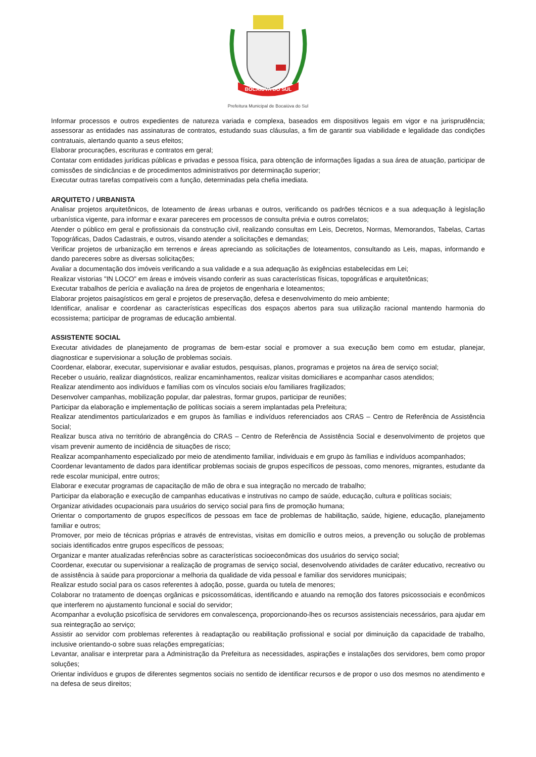BOCAIÚVA DO SUL
Prefeitura Municipal de Bocaiúva do Sul
Informar processos e outros expedientes de natureza variada e complexa, baseados em dispositivos legais em vigor e na jurisprudência; assessorar as entidades nas assinaturas de contratos, estudando suas cláusulas, a fim de garantir sua viabilidade e legalidade das condições contratuais, alertando quanto a seus efeitos;
Elaborar procurações, escrituras e contratos em geral;
Contatar com entidades jurídicas públicas e privadas e pessoa física, para obtenção de informações ligadas a sua área de atuação, participar de comissões de sindicâncias e de procedimentos administrativos por determinação superior;
Executar outras tarefas compatíveis com a função, determinadas pela chefia imediata.
ARQUITETO / URBANISTA
Analisar projetos arquitetônicos, de loteamento de áreas urbanas e outros, verificando os padrões técnicos e a sua adequação à legislação urbanística vigente, para informar e exarar pareceres em processos de consulta prévia e outros correlatos;
Atender o público em geral e profissionais da construção civil, realizando consultas em Leis, Decretos, Normas, Memorandos, Tabelas, Cartas Topográficas, Dados Cadastrais, e outros, visando atender a solicitações e demandas;
Verificar projetos de urbanização em terrenos e áreas apreciando as solicitações de loteamentos, consultando as Leis, mapas, informando e dando pareceres sobre as diversas solicitações;
Avaliar a documentação dos imóveis verificando a sua validade e a sua adequação às exigências estabelecidas em Lei;
Realizar vistorias "IN LOCO" em áreas e imóveis visando conferir as suas características físicas, topográficas e arquitetônicas;
Executar trabalhos de perícia e avaliação na área de projetos de engenharia e loteamentos;
Elaborar projetos paisagísticos em geral e projetos de preservação, defesa e desenvolvimento do meio ambiente;
Identificar, analisar e coordenar as características específicas dos espaços abertos para sua utilização racional mantendo harmonia do ecossistema; participar de programas de educação ambiental.
ASSISTENTE SOCIAL
Executar atividades de planejamento de programas de bem-estar social e promover a sua execução bem como em estudar, planejar, diagnosticar e supervisionar a solução de problemas sociais.
Coordenar, elaborar, executar, supervisionar e avaliar estudos, pesquisas, planos, programas e projetos na área de serviço social;
Receber o usuário, realizar diagnósticos, realizar encaminhamentos, realizar visitas domiciliares e acompanhar casos atendidos;
Realizar atendimento aos indivíduos e famílias com os vínculos sociais e/ou familiares fragilizados;
Desenvolver campanhas, mobilização popular, dar palestras, formar grupos, participar de reuniões;
Participar da elaboração e implementação de políticas sociais a serem implantadas pela Prefeitura;
Realizar atendimentos particularizados e em grupos às famílias e indivíduos referenciados aos CRAS – Centro de Referência de Assistência Social;
Realizar busca ativa no território de abrangência do CRAS – Centro de Referência de Assistência Social e desenvolvimento de projetos que visam prevenir aumento de incidência de situações de risco;
Realizar acompanhamento especializado por meio de atendimento familiar, individuais e em grupo às famílias e indivíduos acompanhados;
Coordenar levantamento de dados para identificar problemas sociais de grupos específicos de pessoas, como menores, migrantes, estudante da rede escolar municipal, entre outros;
Elaborar e executar programas de capacitação de mão de obra e sua integração no mercado de trabalho;
Participar da elaboração e execução de campanhas educativas e instrutivas no campo de saúde, educação, cultura e políticas sociais;
Organizar atividades ocupacionais para usuários do serviço social para fins de promoção humana;
Orientar o comportamento de grupos específicos de pessoas em face de problemas de habilitação, saúde, higiene, educação, planejamento familiar e outros;
Promover, por meio de técnicas próprias e através de entrevistas, visitas em domicílio e outros meios, a prevenção ou solução de problemas sociais identificados entre grupos específicos de pessoas;
Organizar e manter atualizadas referências sobre as características socioeconômicas dos usuários do serviço social;
Coordenar, executar ou supervisionar a realização de programas de serviço social, desenvolvendo atividades de caráter educativo, recreativo ou de assistência à saúde para proporcionar a melhoria da qualidade de vida pessoal e familiar dos servidores municipais;
Realizar estudo social para os casos referentes à adoção, posse, guarda ou tutela de menores;
Colaborar no tratamento de doenças orgânicas e psicossomáticas, identificando e atuando na remoção dos fatores psicossociais e econômicos que interferem no ajustamento funcional e social do servidor;
Acompanhar a evolução psicofísica de servidores em convalescença, proporcionando-lhes os recursos assistenciais necessários, para ajudar em sua reintegração ao serviço;
Assistir ao servidor com problemas referentes à readaptação ou reabilitação profissional e social por diminuição da capacidade de trabalho, inclusive orientando-o sobre suas relações empregatícias;
Levantar, analisar e interpretar para a Administração da Prefeitura as necessidades, aspirações e instalações dos servidores, bem como propor soluções;
Orientar indivíduos e grupos de diferentes segmentos sociais no sentido de identificar recursos e de propor o uso dos mesmos no atendimento e na defesa de seus direitos;